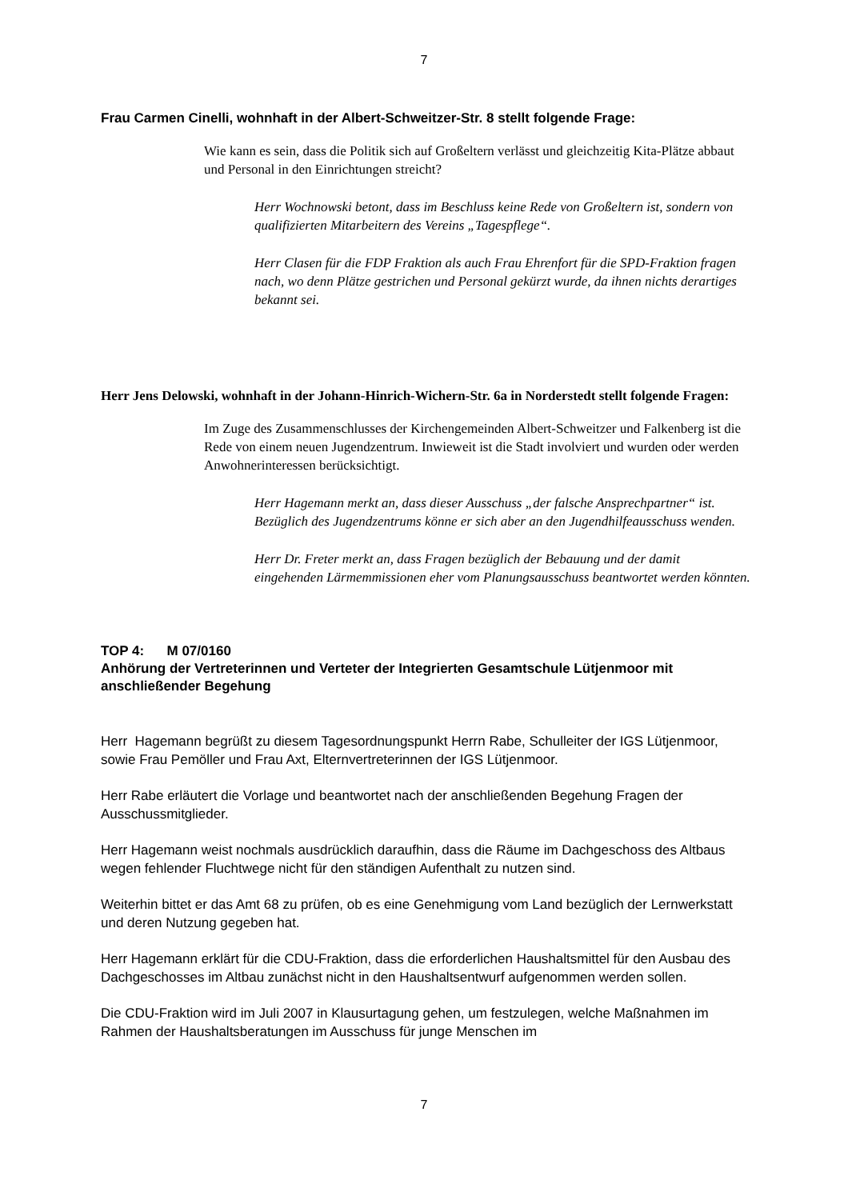7
Frau Carmen Cinelli, wohnhaft in der Albert-Schweitzer-Str. 8 stellt folgende Frage:
Wie kann es sein, dass die Politik sich auf Großeltern verlässt und gleichzeitig Kita-Plätze abbaut und Personal in den Einrichtungen streicht?
Herr Wochnowski betont, dass im Beschluss keine Rede von Großeltern ist, sondern von qualifizierten Mitarbeitern des Vereins „Tagespflege“.
Herr Clasen für die FDP Fraktion als auch Frau Ehrenfort für die SPD-Fraktion fragen nach, wo denn Plätze gestrichen und Personal gekürzt wurde, da ihnen nichts derartiges bekannt sei.
Herr Jens Delowski, wohnhaft in der Johann-Hinrich-Wichern-Str. 6a in Norderstedt stellt folgende Fragen:
Im Zuge des Zusammenschlusses der Kirchengemeinden Albert-Schweitzer und Falkenberg ist die Rede von einem neuen Jugendzentrum. Inwieweit ist die Stadt involviert und wurden oder werden Anwohnerinteressen berücksichtigt.
Herr Hagemann merkt an, dass dieser Ausschuss „der falsche Ansprechpartner“ ist. Bezüglich des Jugendzentrums könne er sich aber an den Jugendhilfeausschuss wenden.
Herr Dr. Freter merkt an, dass Fragen bezüglich der Bebauung und der damit eingehenden Lärmemmissionen eher vom Planungsausschuss beantwortet werden könnten.
TOP 4: M 07/0160
Anhörung der Vertreterinnen und Verteter der Integrierten Gesamtschule Lütjenmoor mit anschließender Begehung
Herr Hagemann begrüßt zu diesem Tagesordnungspunkt Herrn Rabe, Schulleiter der IGS Lütjenmoor, sowie Frau Pemöller und Frau Axt, Elternvertreterinnen der IGS Lütjenmoor.
Herr Rabe erläutert die Vorlage und beantwortet nach der anschließenden Begehung Fragen der Ausschussmitglieder.
Herr Hagemann weist nochmals ausdrücklich daraufhin, dass die Räume im Dachgeschoss des Altbaus wegen fehlender Fluchtwege nicht für den ständigen Aufenthalt zu nutzen sind.
Weiterhin bittet er das Amt 68 zu prüfen, ob es eine Genehmigung vom Land bezüglich der Lernwerkstatt und deren Nutzung gegeben hat.
Herr Hagemann erklärt für die CDU-Fraktion, dass die erforderlichen Haushaltsmittel für den Ausbau des Dachgeschosses im Altbau zunächst nicht in den Haushaltsentwurf aufgenommen werden sollen.
Die CDU-Fraktion wird im Juli 2007 in Klausurtagung gehen, um festzulegen, welche Maßnahmen im Rahmen der Haushaltsberatungen im Ausschuss für junge Menschen im
7